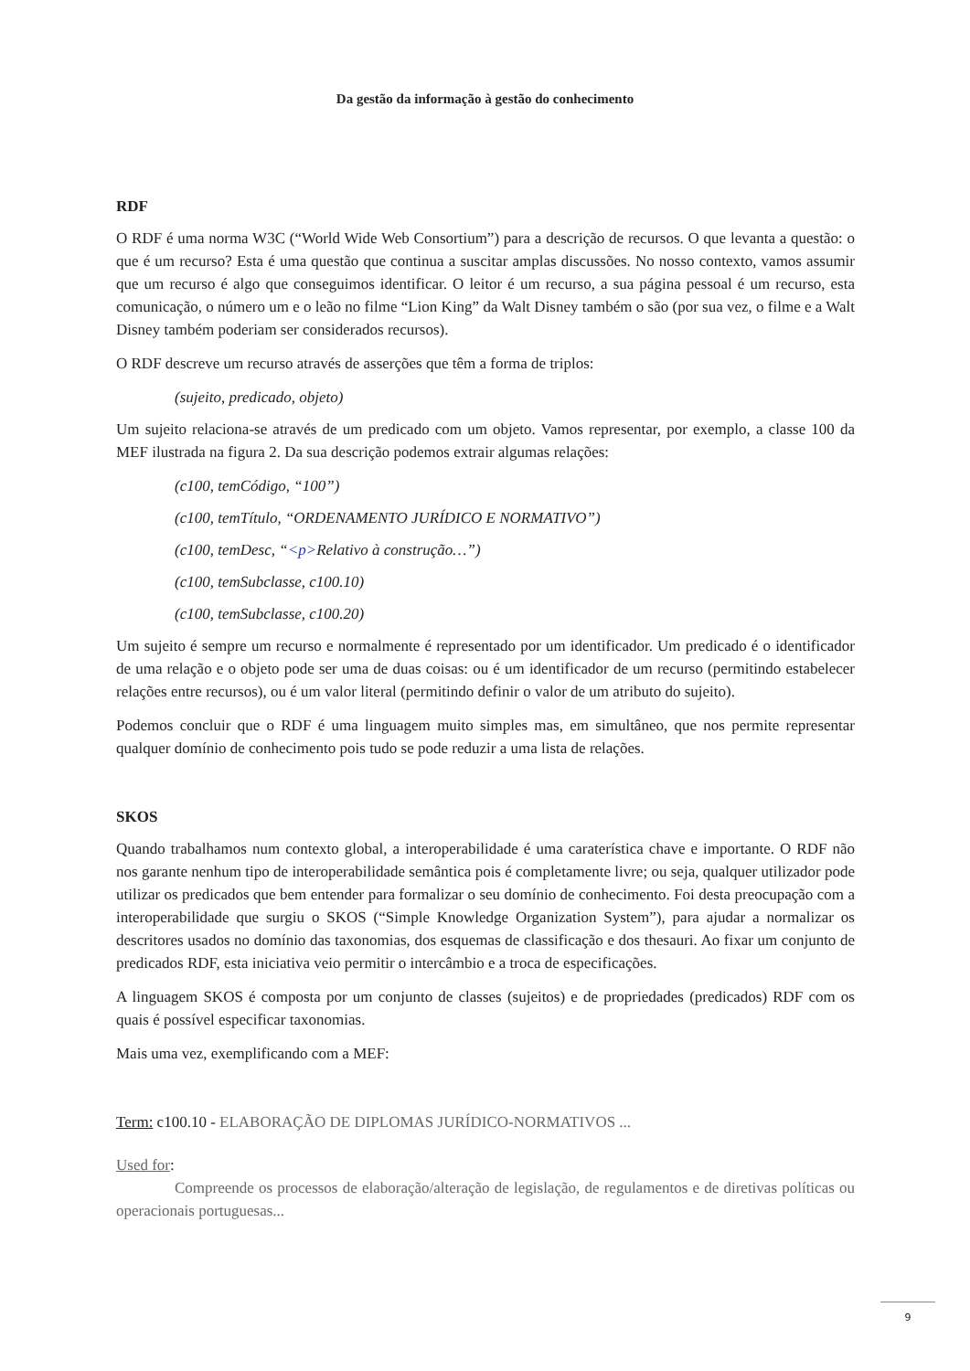Da gestão da informação à gestão do conhecimento
RDF
O RDF é uma norma W3C (“World Wide Web Consortium”) para a descrição de recursos. O que levanta a questão: o que é um recurso? Esta é uma questão que continua a suscitar amplas discussões. No nosso contexto, vamos assumir que um recurso é algo que conseguimos identificar. O leitor é um recurso, a sua página pessoal é um recurso, esta comunicação, o número um e o leão no filme “Lion King” da Walt Disney também o são (por sua vez, o filme e a Walt Disney também poderiam ser considerados recursos).
O RDF descreve um recurso através de asserções que têm a forma de triplos:
(sujeito, predicado, objeto)
Um sujeito relaciona-se através de um predicado com um objeto. Vamos representar, por exemplo, a classe 100 da MEF ilustrada na figura 2. Da sua descrição podemos extrair algumas relações:
(c100, temCódigo, “100”)
(c100, temTítulo, “ORDENAMENTO JURÍDICO E NORMATIVO”)
(c100, temDesc, “<p>Relativo à construção…”)
(c100, temSubclasse, c100.10)
(c100, temSubclasse, c100.20)
Um sujeito é sempre um recurso e normalmente é representado por um identificador. Um predicado é o identificador de uma relação e o objeto pode ser uma de duas coisas: ou é um identificador de um recurso (permitindo estabelecer relações entre recursos), ou é um valor literal (permitindo definir o valor de um atributo do sujeito).
Podemos concluir que o RDF é uma linguagem muito simples mas, em simultâneo, que nos permite representar qualquer domínio de conhecimento pois tudo se pode reduzir a uma lista de relações.
SKOS
Quando trabalhamos num contexto global, a interoperabilidade é uma caraterística chave e importante. O RDF não nos garante nenhum tipo de interoperabilidade semântica pois é completamente livre; ou seja, qualquer utilizador pode utilizar os predicados que bem entender para formalizar o seu domínio de conhecimento. Foi desta preocupação com a interoperabilidade que surgiu o SKOS (“Simple Knowledge Organization System”), para ajudar a normalizar os descritores usados no domínio das taxonomias, dos esquemas de classificação e dos thesauri. Ao fixar um conjunto de predicados RDF, esta iniciativa veio permitir o intercâmbio e a troca de especificações.
A linguagem SKOS é composta por um conjunto de classes (sujeitos) e de propriedades (predicados) RDF com os quais é possível especificar taxonomias.
Mais uma vez, exemplificando com a MEF:
Term: c100.10 - ELABORAÇÃO DE DIPLOMAS JURÍDICO-NORMATIVOS ...
Used for:
Compreende os processos de elaboração/alteração de legislação, de regulamentos e de diretivas políticas ou operacionais portuguesas...
9